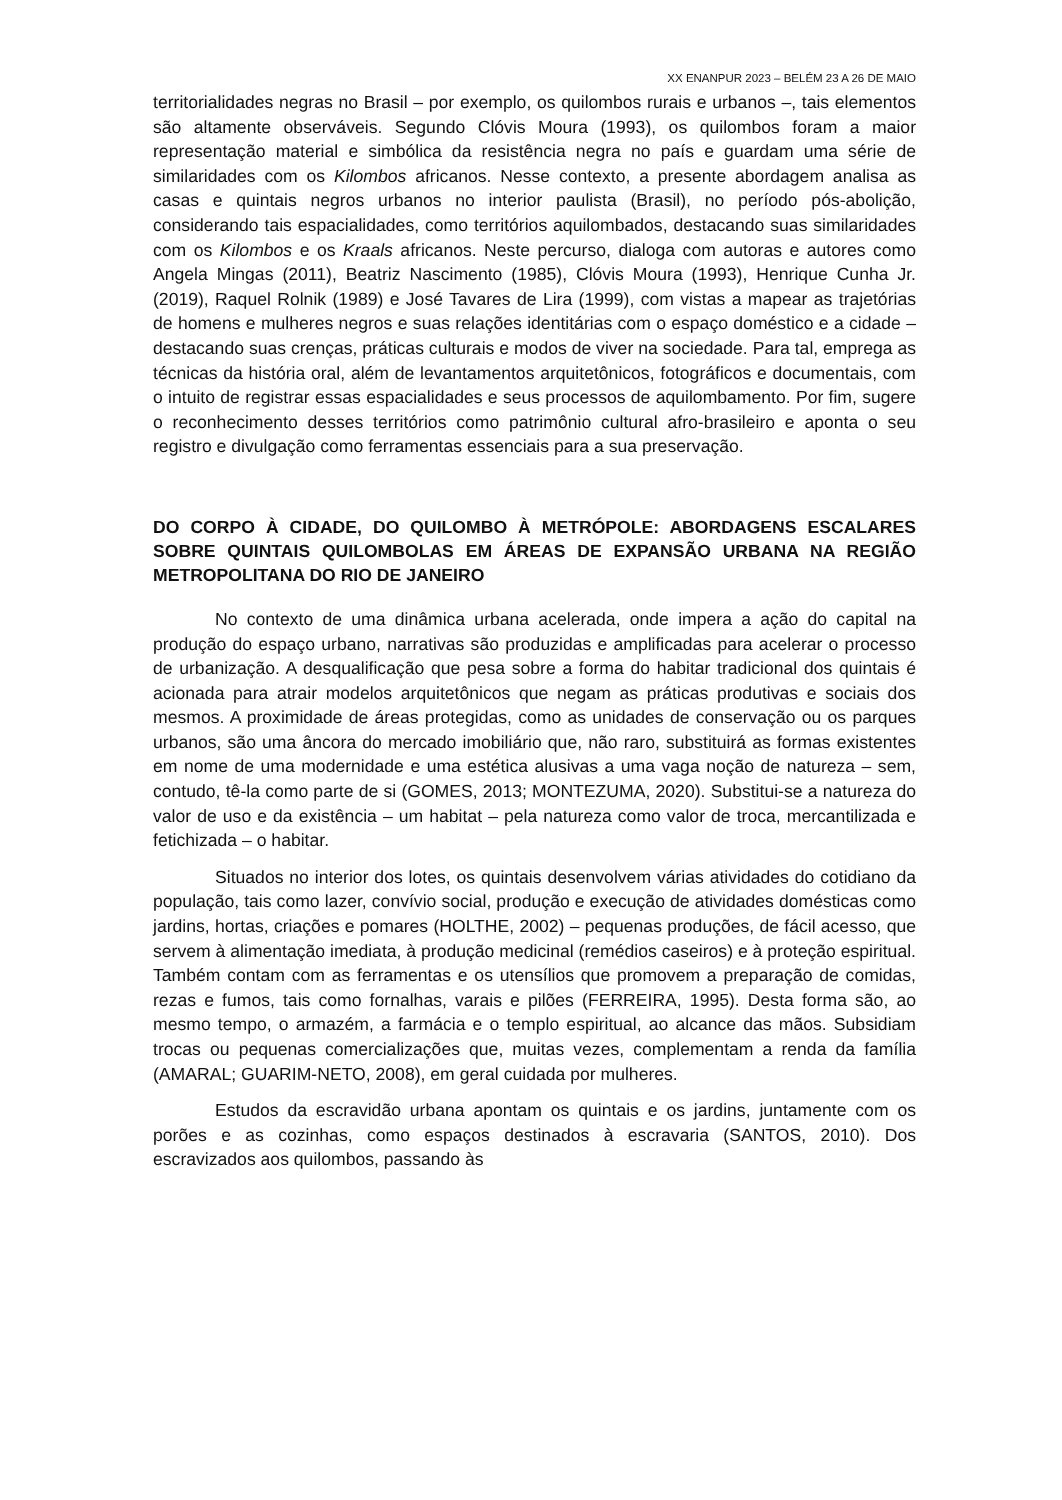XX ENANPUR 2023 – BELÉM 23 A 26 DE MAIO
territorialidades negras no Brasil – por exemplo, os quilombos rurais e urbanos –, tais elementos são altamente observáveis. Segundo Clóvis Moura (1993), os quilombos foram a maior representação material e simbólica da resistência negra no país e guardam uma série de similaridades com os Kilombos africanos. Nesse contexto, a presente abordagem analisa as casas e quintais negros urbanos no interior paulista (Brasil), no período pós-abolição, considerando tais espacialidades, como territórios aquilombados, destacando suas similaridades com os Kilombos e os Kraals africanos. Neste percurso, dialoga com autoras e autores como Angela Mingas (2011), Beatriz Nascimento (1985), Clóvis Moura (1993), Henrique Cunha Jr. (2019), Raquel Rolnik (1989) e José Tavares de Lira (1999), com vistas a mapear as trajetórias de homens e mulheres negros e suas relações identitárias com o espaço doméstico e a cidade – destacando suas crenças, práticas culturais e modos de viver na sociedade. Para tal, emprega as técnicas da história oral, além de levantamentos arquitetônicos, fotográficos e documentais, com o intuito de registrar essas espacialidades e seus processos de aquilombamento. Por fim, sugere o reconhecimento desses territórios como patrimônio cultural afro-brasileiro e aponta o seu registro e divulgação como ferramentas essenciais para a sua preservação.
DO CORPO À CIDADE, DO QUILOMBO À METRÓPOLE: ABORDAGENS ESCALARES SOBRE QUINTAIS QUILOMBOLAS EM ÁREAS DE EXPANSÃO URBANA NA REGIÃO METROPOLITANA DO RIO DE JANEIRO
No contexto de uma dinâmica urbana acelerada, onde impera a ação do capital na produção do espaço urbano, narrativas são produzidas e amplificadas para acelerar o processo de urbanização. A desqualificação que pesa sobre a forma do habitar tradicional dos quintais é acionada para atrair modelos arquitetônicos que negam as práticas produtivas e sociais dos mesmos. A proximidade de áreas protegidas, como as unidades de conservação ou os parques urbanos, são uma âncora do mercado imobiliário que, não raro, substituirá as formas existentes em nome de uma modernidade e uma estética alusivas a uma vaga noção de natureza – sem, contudo, tê-la como parte de si (GOMES, 2013; MONTEZUMA, 2020). Substitui-se a natureza do valor de uso e da existência – um habitat – pela natureza como valor de troca, mercantilizada e fetichizada – o habitar.
Situados no interior dos lotes, os quintais desenvolvem várias atividades do cotidiano da população, tais como lazer, convívio social, produção e execução de atividades domésticas como jardins, hortas, criações e pomares (HOLTHE, 2002) – pequenas produções, de fácil acesso, que servem à alimentação imediata, à produção medicinal (remédios caseiros) e à proteção espiritual. Também contam com as ferramentas e os utensílios que promovem a preparação de comidas, rezas e fumos, tais como fornalhas, varais e pilões (FERREIRA, 1995). Desta forma são, ao mesmo tempo, o armazém, a farmácia e o templo espiritual, ao alcance das mãos. Subsidiam trocas ou pequenas comercializações que, muitas vezes, complementam a renda da família (AMARAL; GUARIM-NETO, 2008), em geral cuidada por mulheres.
Estudos da escravidão urbana apontam os quintais e os jardins, juntamente com os porões e as cozinhas, como espaços destinados à escravaria (SANTOS, 2010). Dos escravizados aos quilombos, passando às